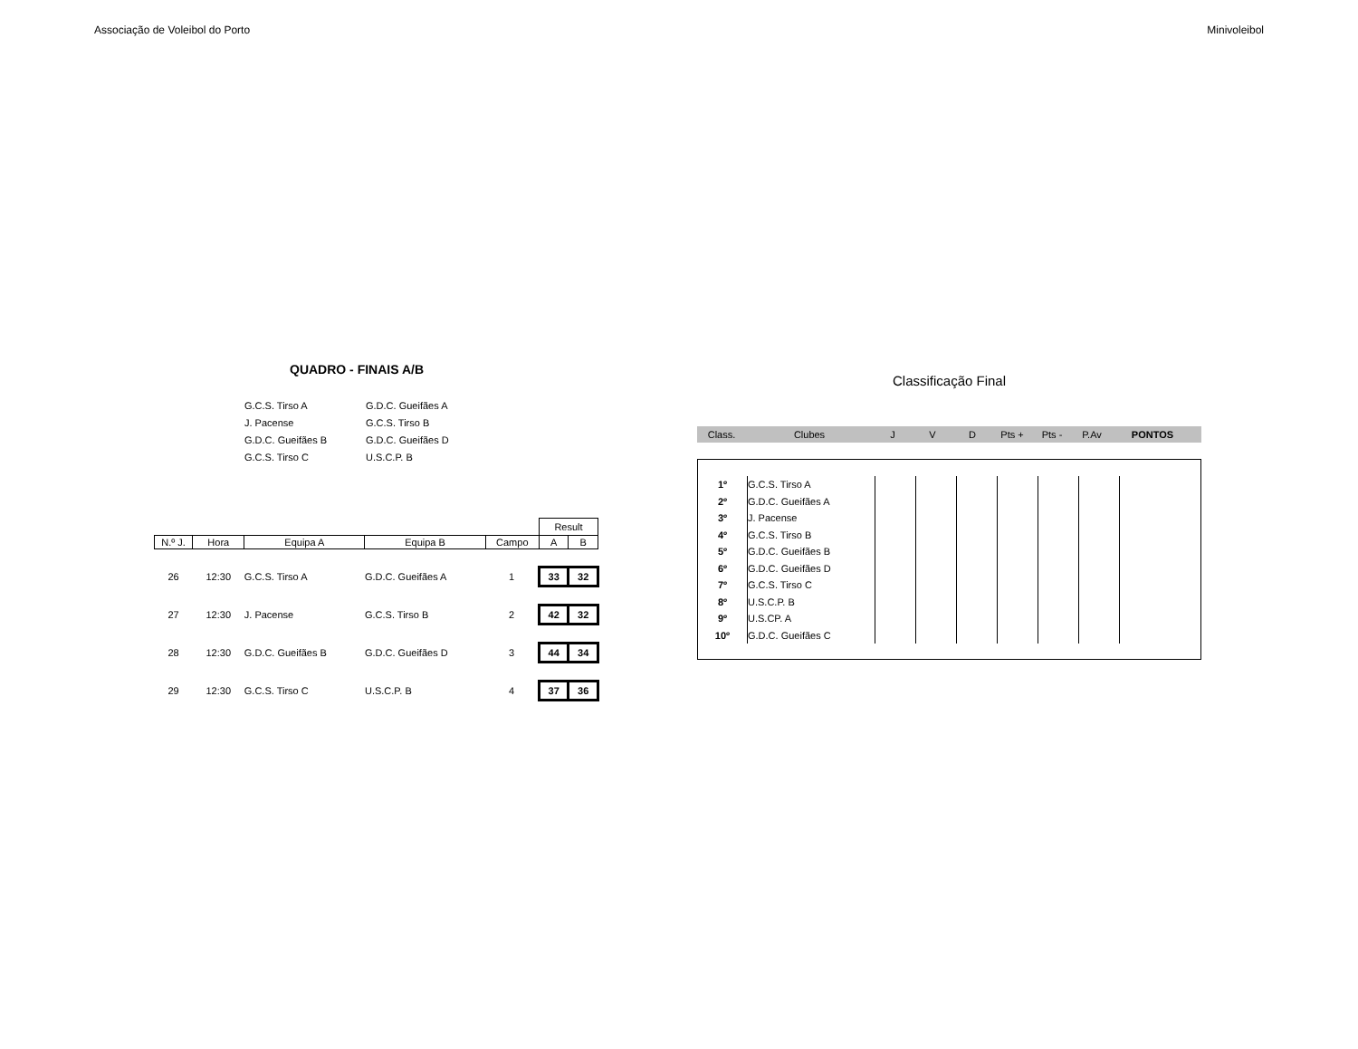Associação de Voleibol do Porto Minivoleibol
QUADRO - FINAIS A/B
| G.C.S. Tirso A | G.D.C. Gueifães A |
| J. Pacense | G.C.S. Tirso B |
| G.D.C. Gueifães B | G.D.C. Gueifães D |
| G.C.S. Tirso C | U.S.C.P. B |
| | | | | | Result | |
| N.º J. | Hora | Equipa A | Equipa B | Campo | A | B |
| 26 | 12:30 | G.C.S. Tirso A | G.D.C. Gueifães A | 1 | 33 | 32 |
| 27 | 12:30 | J. Pacense | G.C.S. Tirso B | 2 | 42 | 32 |
| 28 | 12:30 | G.D.C. Gueifães B | G.D.C. Gueifães D | 3 | 44 | 34 |
| 29 | 12:30 | G.C.S. Tirso C | U.S.C.P. B | 4 | 37 | 36 |
Classificação Final
Class. Clubes J V D Pts + Pts - P.Av PONTOS
| 1º | G.C.S. Tirso A | | | | | | | |
| 2º | G.D.C. Gueifães A | | | | | | | |
| 3º | J. Pacense | | | | | | | |
| 4º | G.C.S. Tirso B | | | | | | | |
| 5º | G.D.C. Gueifães B | | | | | | | |
| 6º | G.D.C. Gueifães D | | | | | | | |
| 7º | G.C.S. Tirso C | | | | | | | |
| 8º | U.S.C.P. B | | | | | | | |
| 9º | U.S.CP. A | | | | | | | |
| 10º | G.D.C. Gueifães C | | | | | | | |